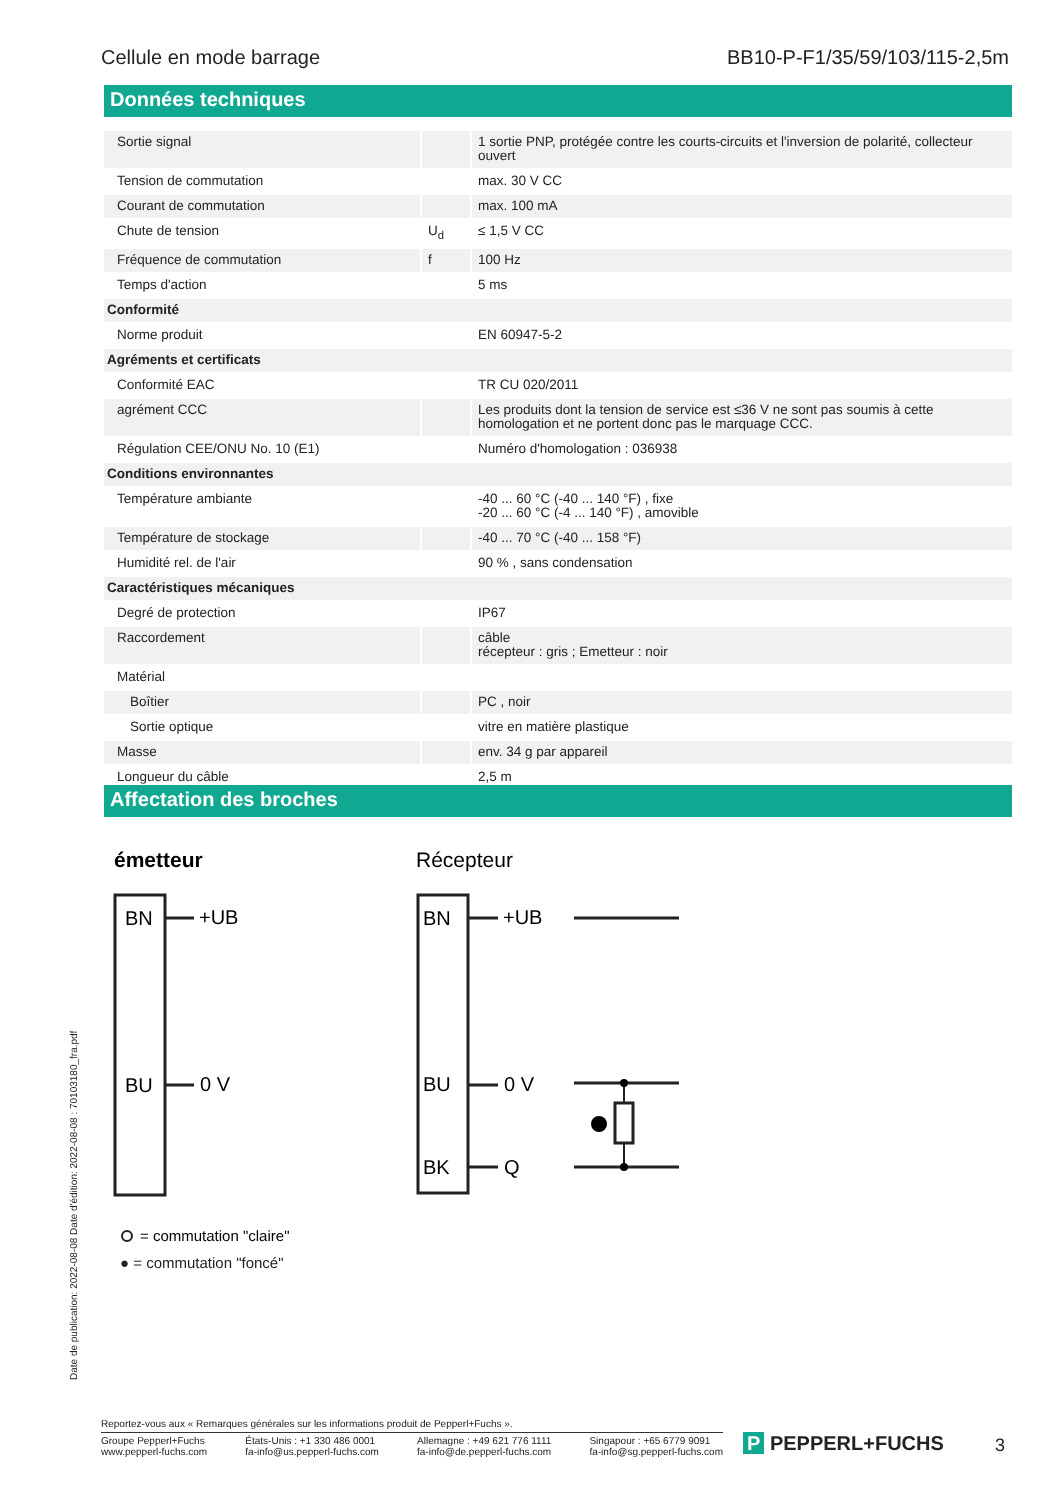Cellule en mode barrage BB10-P-F1/35/59/103/115-2,5m
Données techniques
| Sortie signal | | 1 sortie PNP, protégée contre les courts-circuits et l'inversion de polarité, collecteur ouvert |
| Tension de commutation | | max. 30 V CC |
| Courant de commutation | | max. 100 mA |
| Chute de tension | U<sub>d</sub> | ≤ 1,5 V CC |
| Fréquence de commutation | f | 100 Hz |
| Temps d'action | | 5 ms |
| Conformité | | |
| Norme produit | | EN 60947-5-2 |
| Agréments et certificats | | |
| Conformité EAC | | TR CU 020/2011 |
| agrément CCC | | Les produits dont la tension de service est ≤36 V ne sont pas soumis à cette homologation et ne portent donc pas le marquage CCC. |
| Régulation CEE/ONU No. 10 (E1) | | Numéro d'homologation : 036938 |
| Conditions environnantes | | |
| Température ambiante | | -40 ... 60 °C (-40 ... 140 °F) , fixe -20 ... 60 °C (-4 ... 140 °F) , amovible |
| Température de stockage | | -40 ... 70 °C (-40 ... 158 °F) |
| Humidité rel. de l'air | | 90 % , sans condensation |
| Caractéristiques mécaniques | | |
| Degré de protection | | IP67 |
| Raccordement | | câble récepteur : gris ; Emetteur : noir |
| Matérial | | |
| Boîtier | | PC , noir |
| Sortie optique | | vitre en matière plastique |
| Masse | | env. 34 g par appareil |
| Longueur du câble | | 2,5 m |
Affectation des broches
émetteur
BN
+UB
BU
0 V
Récepteur
BN
+UB
BU
0 V
BK
Q
= commutation "claire"
● = commutation "foncé"
Date de publication: 2022-08-08 Date d'édition: 2022-08-08 : 70103180_fra.pdf
Reportez-vous aux « Remarques générales sur les informations produit de Pepperl+Fuchs ».
Groupe Pepperl+Fuchs
www.pepperl-fuchs.com États-Unis : +1 330 486 0001
fa-info@us.pepperl-fuchs.com Allemagne : +49 621 776 1111
fa-info@de.pepperl-fuchs.com Singapour : +65 6779 9091
fa-info@sg.pepperl-fuchs.com
P PEPPERL+FUCHS 3